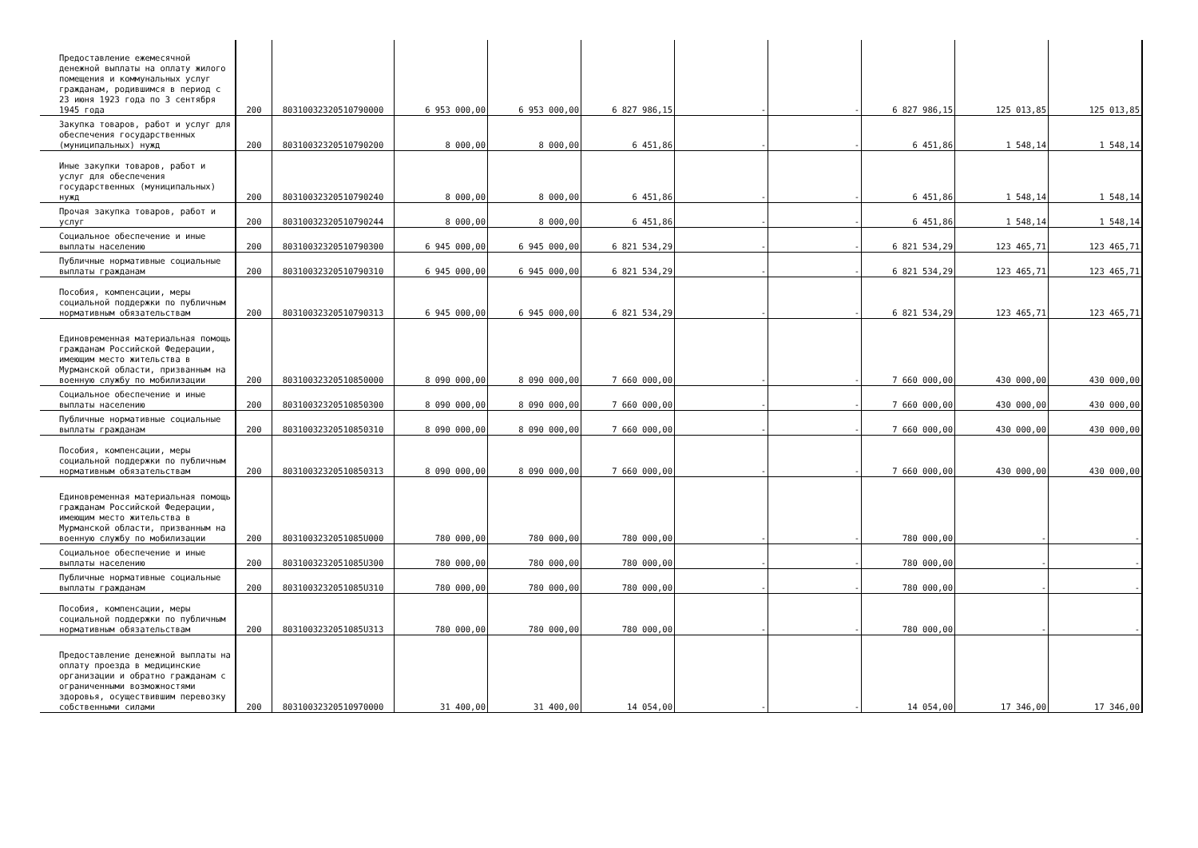| Предоставление ежемесячной денежной выплаты на оплату жилого помещения и коммунальных услуг гражданам, родившимся в период с 23 июня 1923 года по 3 сентября 1945 года | 200 | 80310032320510790000 | 6 953 000,00 | 6 953 000,00 | 6 827 986,15 | - | - | 6 827 986,15 | 125 013,85 | 125 013,85 |
| Закупка товаров, работ и услуг для обеспечения государственных (муниципальных) нужд | 200 | 80310032320510790200 | 8 000,00 | 8 000,00 | 6 451,86 | - | - | 6 451,86 | 1 548,14 | 1 548,14 |
| Иные закупки товаров, работ и услуг для обеспечения государственных (муниципальных) нужд | 200 | 80310032320510790240 | 8 000,00 | 8 000,00 | 6 451,86 | - | - | 6 451,86 | 1 548,14 | 1 548,14 |
| Прочая закупка товаров, работ и услуг | 200 | 80310032320510790244 | 8 000,00 | 8 000,00 | 6 451,86 | - | - | 6 451,86 | 1 548,14 | 1 548,14 |
| Социальное обеспечение и иные выплаты населению | 200 | 80310032320510790300 | 6 945 000,00 | 6 945 000,00 | 6 821 534,29 | - | - | 6 821 534,29 | 123 465,71 | 123 465,71 |
| Публичные нормативные социальные выплаты гражданам | 200 | 80310032320510790310 | 6 945 000,00 | 6 945 000,00 | 6 821 534,29 | - | - | 6 821 534,29 | 123 465,71 | 123 465,71 |
| Пособия, компенсации, меры социальной поддержки по публичным нормативным обязательствам | 200 | 80310032320510790313 | 6 945 000,00 | 6 945 000,00 | 6 821 534,29 | - | - | 6 821 534,29 | 123 465,71 | 123 465,71 |
| Единовременная материальная помощь гражданам Российской Федерации, имеющим место жительства в Мурманской области, призванным на военную службу по мобилизации | 200 | 80310032320510850000 | 8 090 000,00 | 8 090 000,00 | 7 660 000,00 | - | - | 7 660 000,00 | 430 000,00 | 430 000,00 |
| Социальное обеспечение и иные выплаты населению | 200 | 80310032320510850300 | 8 090 000,00 | 8 090 000,00 | 7 660 000,00 | - | - | 7 660 000,00 | 430 000,00 | 430 000,00 |
| Публичные нормативные социальные выплаты гражданам | 200 | 80310032320510850310 | 8 090 000,00 | 8 090 000,00 | 7 660 000,00 | - | - | 7 660 000,00 | 430 000,00 | 430 000,00 |
| Пособия, компенсации, меры социальной поддержки по публичным нормативным обязательствам | 200 | 80310032320510850313 | 8 090 000,00 | 8 090 000,00 | 7 660 000,00 | - | - | 7 660 000,00 | 430 000,00 | 430 000,00 |
| Единовременная материальная помощь гражданам Российской Федерации, имеющим место жительства в Мурманской области, призванным на военную службу по мобилизации | 200 | 8031003232051085U000 | 780 000,00 | 780 000,00 | 780 000,00 | - | - | 780 000,00 | - | - |
| Социальное обеспечение и иные выплаты населению | 200 | 8031003232051085U300 | 780 000,00 | 780 000,00 | 780 000,00 | - | - | 780 000,00 | - | - |
| Публичные нормативные социальные выплаты гражданам | 200 | 8031003232051085U310 | 780 000,00 | 780 000,00 | 780 000,00 | - | - | 780 000,00 | - | - |
| Пособия, компенсации, меры социальной поддержки по публичным нормативным обязательствам | 200 | 8031003232051085U313 | 780 000,00 | 780 000,00 | 780 000,00 | - | - | 780 000,00 | - | - |
| Предоставление денежной выплаты на оплату проезда в медицинские организации и обратно гражданам с ограниченными возможностями здоровья, осуществившим перевозку собственными силами | 200 | 80310032320510970000 | 31 400,00 | 31 400,00 | 14 054,00 | - | - | 14 054,00 | 17 346,00 | 17 346,00 |